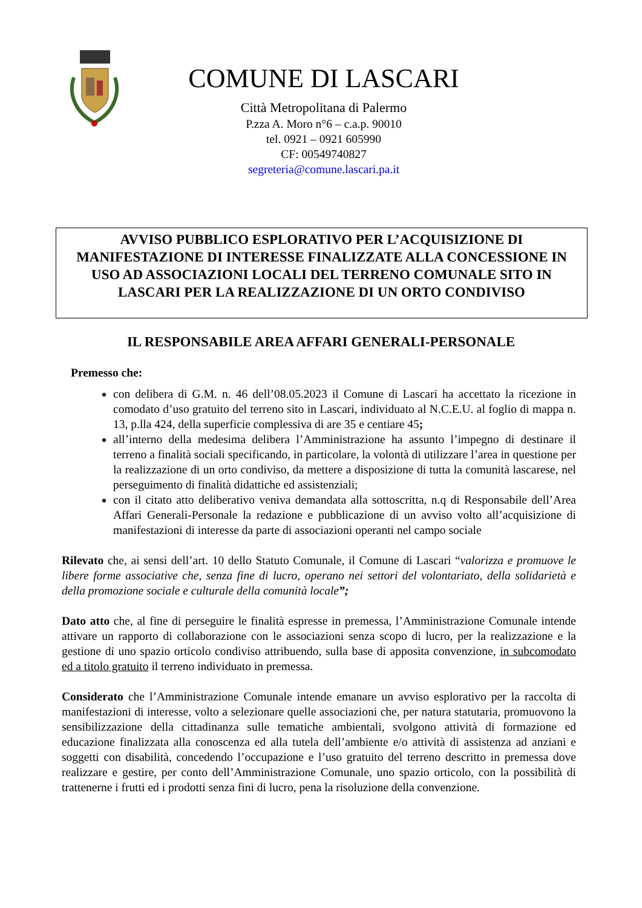COMUNE DI LASCARI
Città Metropolitana di Palermo
P.zza A. Moro n°6 – c.a.p. 90010
tel. 0921 – 0921 605990
CF: 00549740827
segreteria@comune.lascari.pa.it
AVVISO PUBBLICO ESPLORATIVO PER L’ACQUISIZIONE DI MANIFESTAZIONE DI INTERESSE FINALIZZATE ALLA CONCESSIONE IN USO AD ASSOCIAZIONI LOCALI DEL TERRENO COMUNALE SITO IN LASCARI PER LA REALIZZAZIONE DI UN ORTO CONDIVISO
IL RESPONSABILE AREA AFFARI GENERALI-PERSONALE
Premesso che:
con delibera di G.M. n. 46 dell’08.05.2023 il Comune di Lascari ha accettato la ricezione in comodato d’uso gratuito del terreno sito in Lascari, individuato al N.C.E.U. al foglio di mappa n. 13, p.lla 424, della superficie complessiva di are 35 e centiare 45;
all’interno della medesima delibera l’Amministrazione ha assunto l’impegno di destinare il terreno a finalità sociali specificando, in particolare, la volontà di utilizzare l’area in questione per la realizzazione di un orto condiviso, da mettere a disposizione di tutta la comunità lascarese, nel perseguimento di finalità didattiche ed assistenziali;
con il citato atto deliberativo veniva demandata alla sottoscritta, n.q di Responsabile dell’Area Affari Generali-Personale la redazione e pubblicazione di un avviso volto all’acquisizione di manifestazioni di interesse da parte di associazioni operanti nel campo sociale
Rilevato che, ai sensi dell’art. 10 dello Statuto Comunale, il Comune di Lascari “valorizza e promuove le libere forme associative che, senza fine di lucro, operano nei settori del volontariato, della solidarietà e della promozione sociale e culturale della comunità locale”;
Dato atto che, al fine di perseguire le finalità espresse in premessa, l’Amministrazione Comunale intende attivare un rapporto di collaborazione con le associazioni senza scopo di lucro, per la realizzazione e la gestione di uno spazio orticolo condiviso attribuendo, sulla base di apposita convenzione, in subcomodato ed a titolo gratuito il terreno individuato in premessa.
Considerato che l’Amministrazione Comunale intende emanare un avviso esplorativo per la raccolta di manifestazioni di interesse, volto a selezionare quelle associazioni che, per natura statutaria, promuovono la sensibilizzazione della cittadinanza sulle tematiche ambientali, svolgono attività di formazione ed educazione finalizzata alla conoscenza ed alla tutela dell’ambiente e/o attività di assistenza ad anziani e soggetti con disabilità, concedendo l’occupazione e l’uso gratuito del terreno descritto in premessa dove realizzare e gestire, per conto dell’Amministrazione Comunale, uno spazio orticolo, con la possibilità di trattenerne i frutti ed i prodotti senza fini di lucro, pena la risoluzione della convenzione.